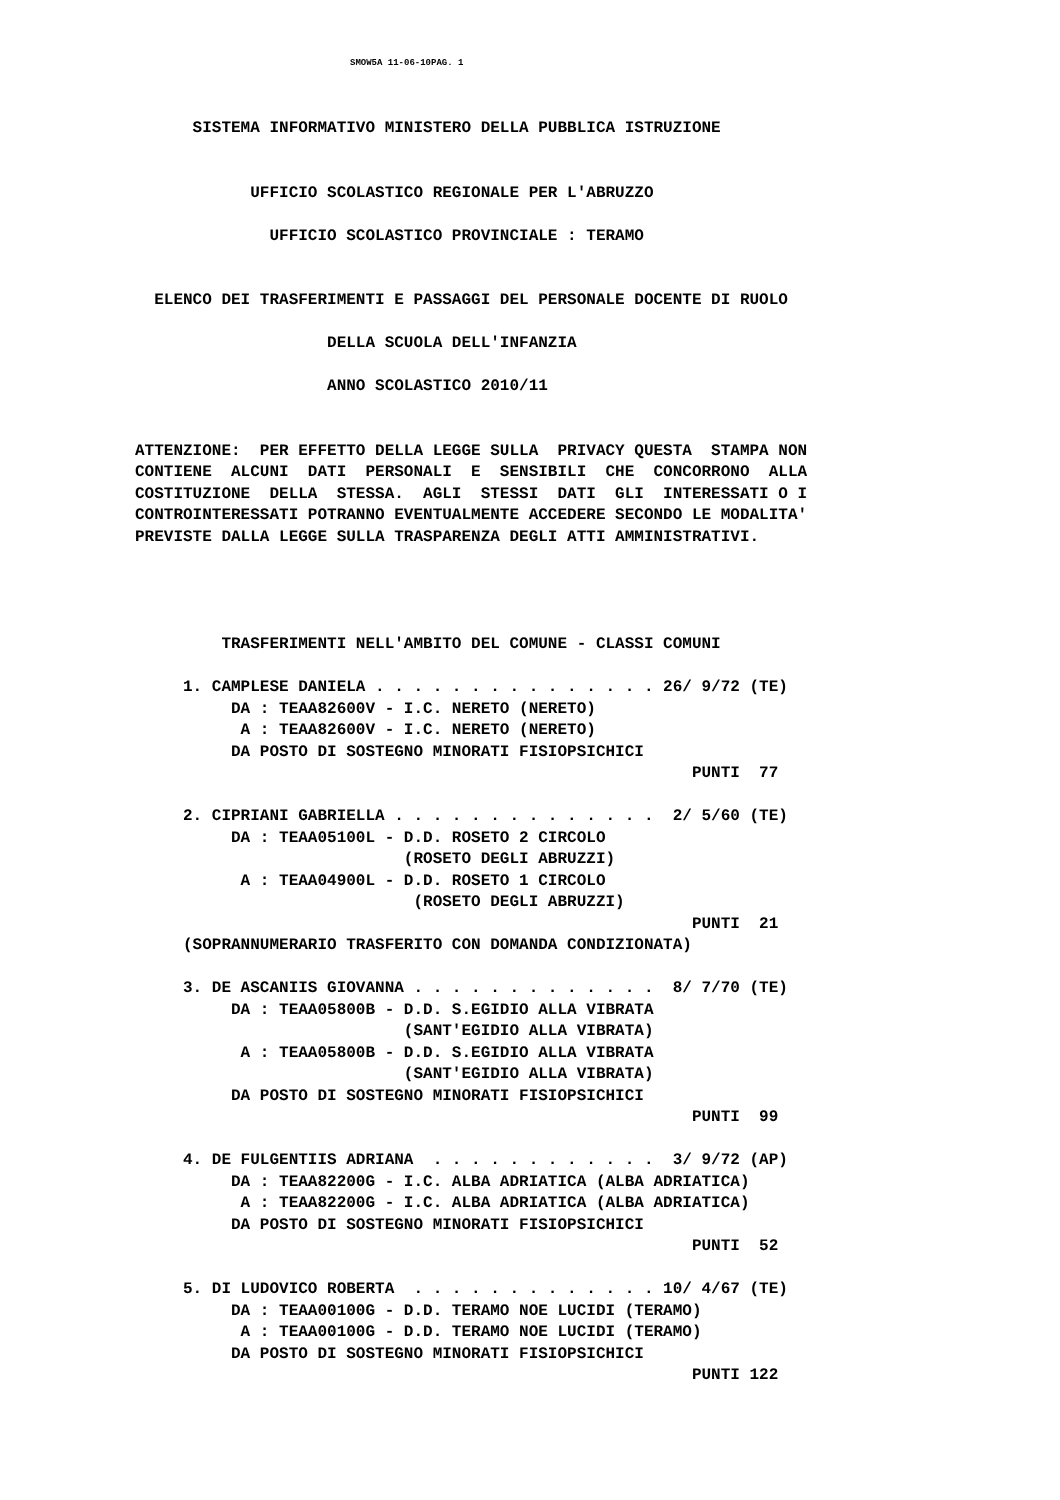SMOW5A 11-06-10PAG. 1
      SISTEMA INFORMATIVO MINISTERO DELLA PUBBLICA ISTRUZIONE


            UFFICIO SCOLASTICO REGIONALE PER L'ABRUZZO

              UFFICIO SCOLASTICO PROVINCIALE : TERAMO


  ELENCO DEI TRASFERIMENTI E PASSAGGI DEL PERSONALE DOCENTE DI RUOLO

                    DELLA SCUOLA DELL'INFANZIA

                    ANNO SCOLASTICO 2010/11


ATTENZIONE:  PER EFFETTO DELLA LEGGE SULLA  PRIVACY QUESTA  STAMPA NON
CONTIENE  ALCUNI  DATI  PERSONALI  E  SENSIBILI  CHE  CONCORRONO  ALLA
COSTITUZIONE  DELLA  STESSA.  AGLI  STESSI  DATI  GLI  INTERESSATI O I
CONTROINTERESSATI POTRANNO EVENTUALMENTE ACCEDERE SECONDO LE MODALITA'
PREVISTE DALLA LEGGE SULLA TRASPARENZA DEGLI ATTI AMMINISTRATIVI.




         TRASFERIMENTI NELL'AMBITO DEL COMUNE - CLASSI COMUNI

     1. CAMPLESE DANIELA . . . . . . . . . . . . . . . 26/ 9/72 (TE)
          DA : TEAA82600V - I.C. NERETO (NERETO)
           A : TEAA82600V - I.C. NERETO (NERETO)
          DA POSTO DI SOSTEGNO MINORATI FISIOPSICHICI
                                                          PUNTI  77

     2. CIPRIANI GABRIELLA . . . . . . . . . . . . . .  2/ 5/60 (TE)
          DA : TEAA05100L - D.D. ROSETO 2 CIRCOLO
                            (ROSETO DEGLI ABRUZZI)
           A : TEAA04900L - D.D. ROSETO 1 CIRCOLO
                             (ROSETO DEGLI ABRUZZI)
                                                          PUNTI  21
     (SOPRANNUMERARIO TRASFERITO CON DOMANDA CONDIZIONATA)

     3. DE ASCANIIS GIOVANNA . . . . . . . . . . . . .  8/ 7/70 (TE)
          DA : TEAA05800B - D.D. S.EGIDIO ALLA VIBRATA
                            (SANT'EGIDIO ALLA VIBRATA)
           A : TEAA05800B - D.D. S.EGIDIO ALLA VIBRATA
                            (SANT'EGIDIO ALLA VIBRATA)
          DA POSTO DI SOSTEGNO MINORATI FISIOPSICHICI
                                                          PUNTI  99

     4. DE FULGENTIIS ADRIANA  . . . . . . . . . . . .  3/ 9/72 (AP)
          DA : TEAA82200G - I.C. ALBA ADRIATICA (ALBA ADRIATICA)
           A : TEAA82200G - I.C. ALBA ADRIATICA (ALBA ADRIATICA)
          DA POSTO DI SOSTEGNO MINORATI FISIOPSICHICI
                                                          PUNTI  52

     5. DI LUDOVICO ROBERTA  . . . . . . . . . . . . . 10/ 4/67 (TE)
          DA : TEAA00100G - D.D. TERAMO NOE LUCIDI (TERAMO)
           A : TEAA00100G - D.D. TERAMO NOE LUCIDI (TERAMO)
          DA POSTO DI SOSTEGNO MINORATI FISIOPSICHICI
                                                          PUNTI 122